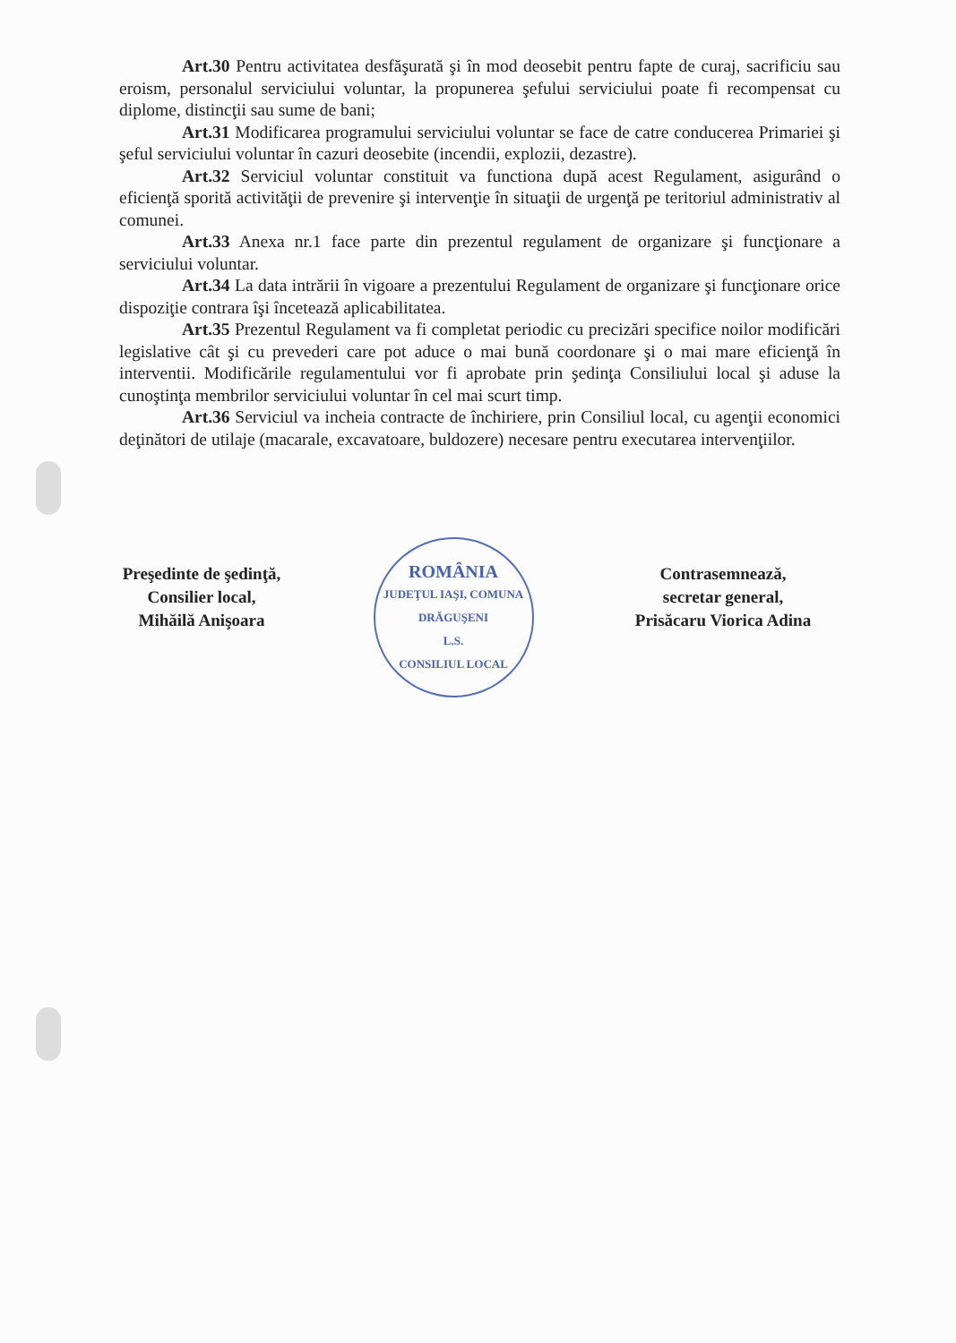Art.30 Pentru activitatea desfăşurată şi în mod deosebit pentru fapte de curaj, sacrificiu sau eroism, personalul serviciului voluntar, la propunerea şefului serviciului poate fi recompensat cu diplome, distincţii sau sume de bani;
Art.31 Modificarea programului serviciului voluntar se face de catre conducerea Primariei şi şeful serviciului voluntar în cazuri deosebite (incendii, explozii, dezastre).
Art.32 Serviciul voluntar constituit va functiona după acest Regulament, asigurând o eficienţă sporită activităţii de prevenire şi intervenţie în situaţii de urgenţă pe teritoriul administrativ al comunei.
Art.33 Anexa nr.1 face parte din prezentul regulament de organizare şi funcţionare a serviciului voluntar.
Art.34 La data intrării în vigoare a prezentului Regulament de organizare şi funcţionare orice dispoziţie contrara îşi încetează aplicabilitatea.
Art.35 Prezentul Regulament va fi completat periodic cu precizări specifice noilor modificări legislative cât şi cu prevederi care pot aduce o mai bună coordonare şi o mai mare eficienţă în interventii. Modificările regulamentului vor fi aprobate prin şedinţa Consiliului local şi aduse la cunoştinţa membrilor serviciului voluntar în cel mai scurt timp.
Art.36 Serviciul va incheia contracte de închiriere, prin Consiliul local, cu agenţii economici deţinători de utilaje (macarale, excavatoare, buldozere) necesare pentru executarea intervenţiilor.
Preşedinte de şedinţă,
Consilier local,
Mihăilă Anişoara
ROMÂNIA
JUDEŢUL IAŞI, COMUNA DRĂGUŞENI
L.S.
CONSILIUL LOCAL
Contrasemnează,
secretar general,
Prisăcaru Viorica Adina